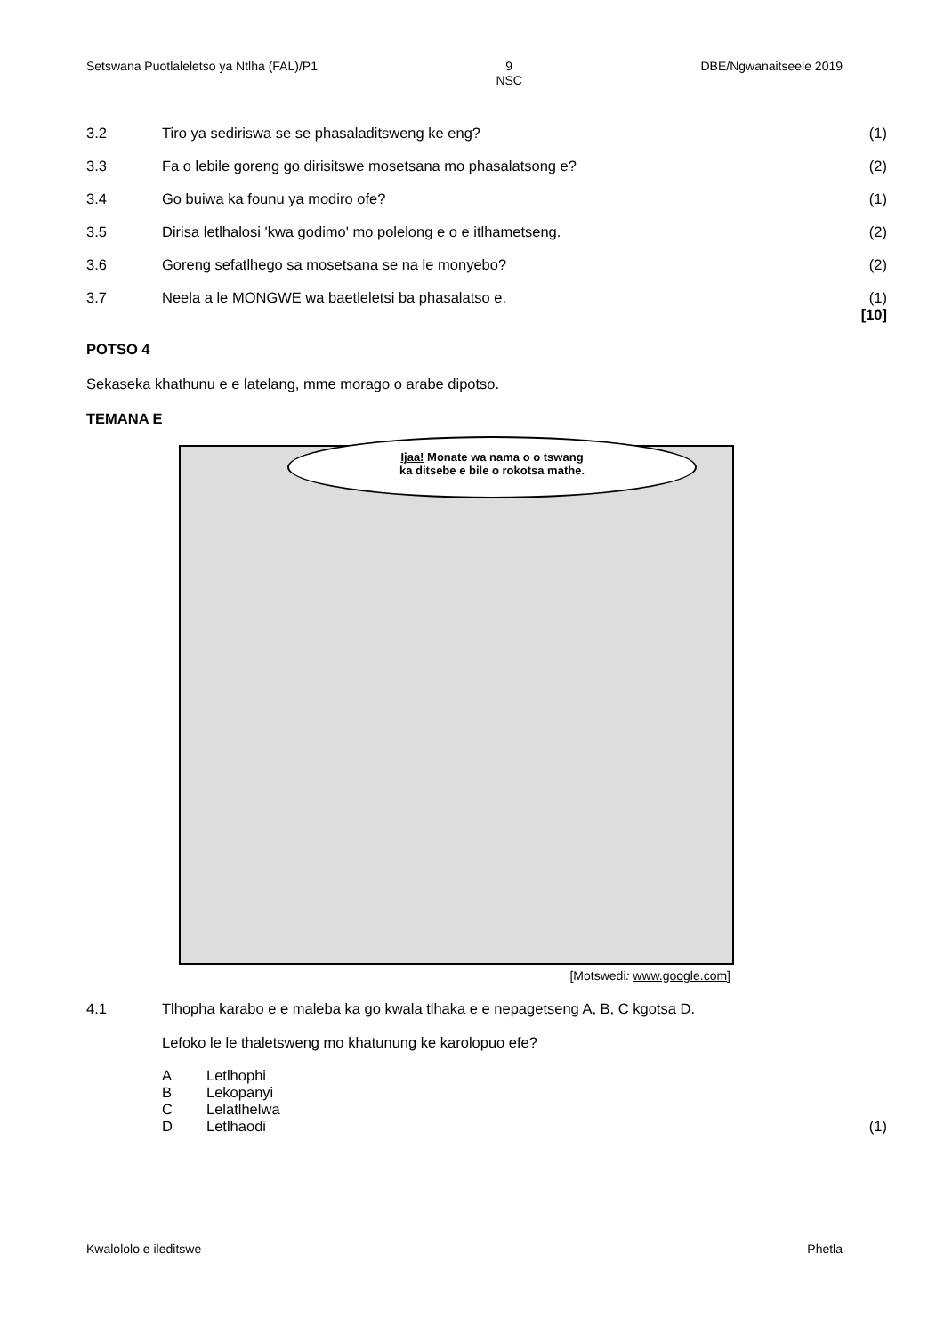Setswana Puotlaleletso ya Ntlha (FAL)/P1 9
NSC DBE/Ngwanaitseele 2019
3.2 Tiro ya sediriswa se se phasaladitsweng ke eng? (1)
3.3 Fa o lebile goreng go dirisitswe mosetsana mo phasalatsong e? (2)
3.4 Go buiwa ka founu ya modiro ofe? (1)
3.5 Dirisa letlhalosi 'kwa godimo' mo polelong e o e itlhametseng. (2)
3.6 Goreng sefatlhego sa mosetsana se na le monyebo? (2)
3.7 Neela a le MONGWE wa baetleletsi ba phasalatso e. (1)
[10]
POTSO 4
Sekaseka khathunu e e latelang, mme morago o arabe dipotso.
TEMANA E
Ijaa! Monate wa nama o o tswang
ka ditsebe e bile o rokotsa mathe.
[Motswedi: www.google.com]
4.1 Tlhopha karabo e e maleba ka go kwala tlhaka e e nepagetseng A, B, C kgotsa D.
Lefoko le le thaletsweng mo khatunung ke karolopuo efe?
A Letlhophi
B Lekopanyi
C Lelatlhelwa
D Letlhaodi (1)
Kwalololo e ileditswe Phetla